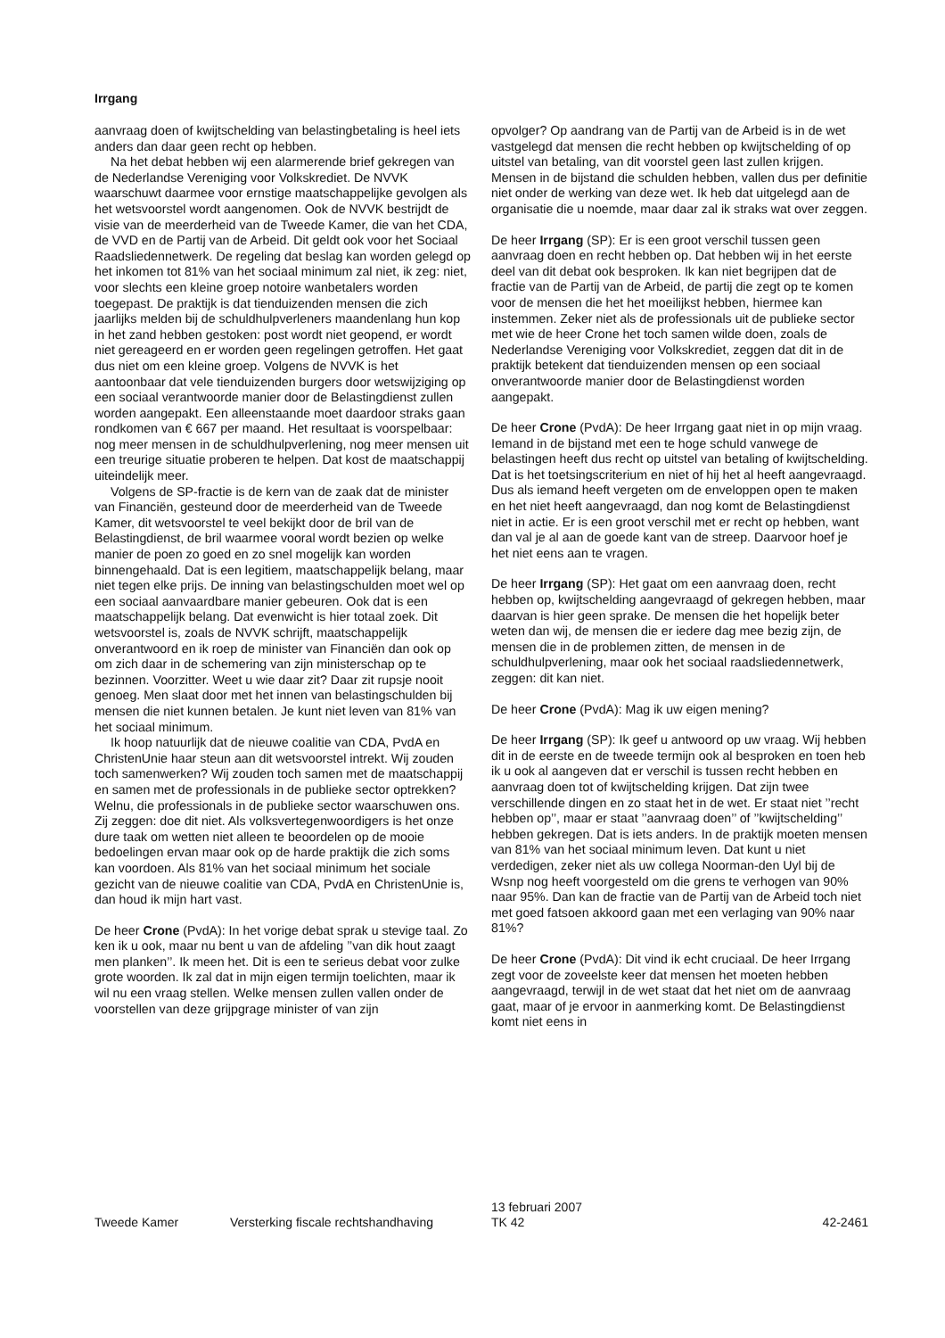Irrgang
aanvraag doen of kwijtschelding van belastingbetaling is heel iets anders dan daar geen recht op hebben.
Na het debat hebben wij een alarmerende brief gekregen van de Nederlandse Vereniging voor Volkskrediet. De NVVK waarschuwt daarmee voor ernstige maatschappelijke gevolgen als het wetsvoorstel wordt aangenomen. Ook de NVVK bestrijdt de visie van de meerderheid van de Tweede Kamer, die van het CDA, de VVD en de Partij van de Arbeid. Dit geldt ook voor het Sociaal Raadsliedennetwerk. De regeling dat beslag kan worden gelegd op het inkomen tot 81% van het sociaal minimum zal niet, ik zeg: niet, voor slechts een kleine groep notoire wanbetalers worden toegepast. De praktijk is dat tienduizenden mensen die zich jaarlijks melden bij de schuldhulpverleners maandenlang hun kop in het zand hebben gestoken: post wordt niet geopend, er wordt niet gereageerd en er worden geen regelingen getroffen. Het gaat dus niet om een kleine groep. Volgens de NVVK is het aantoonbaar dat vele tienduizenden burgers door wetswijziging op een sociaal verantwoorde manier door de Belastingdienst zullen worden aangepakt. Een alleenstaande moet daardoor straks gaan rondkomen van € 667 per maand. Het resultaat is voorspelbaar: nog meer mensen in de schuldhulpverlening, nog meer mensen uit een treurige situatie proberen te helpen. Dat kost de maatschappij uiteindelijk meer.
Volgens de SP-fractie is de kern van de zaak dat de minister van Financiën, gesteund door de meerderheid van de Tweede Kamer, dit wetsvoorstel te veel bekijkt door de bril van de Belastingdienst, de bril waarmee vooral wordt bezien op welke manier de poen zo goed en zo snel mogelijk kan worden binnengehaald. Dat is een legitiem, maatschappelijk belang, maar niet tegen elke prijs. De inning van belastingschulden moet wel op een sociaal aanvaardbare manier gebeuren. Ook dat is een maatschappelijk belang. Dat evenwicht is hier totaal zoek. Dit wetsvoorstel is, zoals de NVVK schrijft, maatschappelijk onverantwoord en ik roep de minister van Financiën dan ook op om zich daar in de schemering van zijn ministerschap op te bezinnen. Voorzitter. Weet u wie daar zit? Daar zit rupsje nooit genoeg. Men slaat door met het innen van belastingschulden bij mensen die niet kunnen betalen. Je kunt niet leven van 81% van het sociaal minimum.
Ik hoop natuurlijk dat de nieuwe coalitie van CDA, PvdA en ChristenUnie haar steun aan dit wetsvoorstel intrekt. Wij zouden toch samenwerken? Wij zouden toch samen met de maatschappij en samen met de professionals in de publieke sector optrekken? Welnu, die professionals in de publieke sector waarschuwen ons. Zij zeggen: doe dit niet. Als volksvertegenwoordigers is het onze dure taak om wetten niet alleen te beoordelen op de mooie bedoelingen ervan maar ook op de harde praktijk die zich soms kan voordoen. Als 81% van het sociaal minimum het sociale gezicht van de nieuwe coalitie van CDA, PvdA en ChristenUnie is, dan houd ik mijn hart vast.
De heer Crone (PvdA): In het vorige debat sprak u stevige taal. Zo ken ik u ook, maar nu bent u van de afdeling ’’van dik hout zaagt men planken’’. Ik meen het. Dit is een te serieus debat voor zulke grote woorden. Ik zal dat in mijn eigen termijn toelichten, maar ik wil nu een vraag stellen. Welke mensen zullen vallen onder de voorstellen van deze grijpgrage minister of van zijn
opvolger? Op aandrang van de Partij van de Arbeid is in de wet vastgelegd dat mensen die recht hebben op kwijtschelding of op uitstel van betaling, van dit voorstel geen last zullen krijgen. Mensen in de bijstand die schulden hebben, vallen dus per definitie niet onder de werking van deze wet. Ik heb dat uitgelegd aan de organisatie die u noemde, maar daar zal ik straks wat over zeggen.
De heer Irrgang (SP): Er is een groot verschil tussen geen aanvraag doen en recht hebben op. Dat hebben wij in het eerste deel van dit debat ook besproken. Ik kan niet begrijpen dat de fractie van de Partij van de Arbeid, de partij die zegt op te komen voor de mensen die het het moeilijkst hebben, hiermee kan instemmen. Zeker niet als de professionals uit de publieke sector met wie de heer Crone het toch samen wilde doen, zoals de Nederlandse Vereniging voor Volkskrediet, zeggen dat dit in de praktijk betekent dat tienduizenden mensen op een sociaal onverantwoorde manier door de Belastingdienst worden aangepakt.
De heer Crone (PvdA): De heer Irrgang gaat niet in op mijn vraag. Iemand in de bijstand met een te hoge schuld vanwege de belastingen heeft dus recht op uitstel van betaling of kwijtschelding. Dat is het toetsingscriterium en niet of hij het al heeft aangevraagd. Dus als iemand heeft vergeten om de enveloppen open te maken en het niet heeft aangevraagd, dan nog komt de Belastingdienst niet in actie. Er is een groot verschil met er recht op hebben, want dan val je al aan de goede kant van de streep. Daarvoor hoef je het niet eens aan te vragen.
De heer Irrgang (SP): Het gaat om een aanvraag doen, recht hebben op, kwijtschelding aangevraagd of gekregen hebben, maar daarvan is hier geen sprake. De mensen die het hopelijk beter weten dan wij, de mensen die er iedere dag mee bezig zijn, de mensen die in de problemen zitten, de mensen in de schuldhulpverlening, maar ook het sociaal raadsliedennetwerk, zeggen: dit kan niet.
De heer Crone (PvdA): Mag ik uw eigen mening?
De heer Irrgang (SP): Ik geef u antwoord op uw vraag. Wij hebben dit in de eerste en de tweede termijn ook al besproken en toen heb ik u ook al aangeven dat er verschil is tussen recht hebben en aanvraag doen tot of kwijtschelding krijgen. Dat zijn twee verschillende dingen en zo staat het in de wet. Er staat niet ’’recht hebben op’’, maar er staat ’’aanvraag doen’’ of ’’kwijtschelding’’ hebben gekregen. Dat is iets anders. In de praktijk moeten mensen van 81% van het sociaal minimum leven. Dat kunt u niet verdedigen, zeker niet als uw collega Noorman-den Uyl bij de Wsnp nog heeft voorgesteld om die grens te verhogen van 90% naar 95%. Dan kan de fractie van de Partij van de Arbeid toch niet met goed fatsoen akkoord gaan met een verlaging van 90% naar 81%?
De heer Crone (PvdA): Dit vind ik echt cruciaal. De heer Irrgang zegt voor de zoveelste keer dat mensen het moeten hebben aangevraagd, terwijl in de wet staat dat het niet om de aanvraag gaat, maar of je ervoor in aanmerking komt. De Belastingdienst komt niet eens in
Tweede Kamer
Versterking fiscale rechtshandhaving
13 februari 2007
TK 42
42-2461